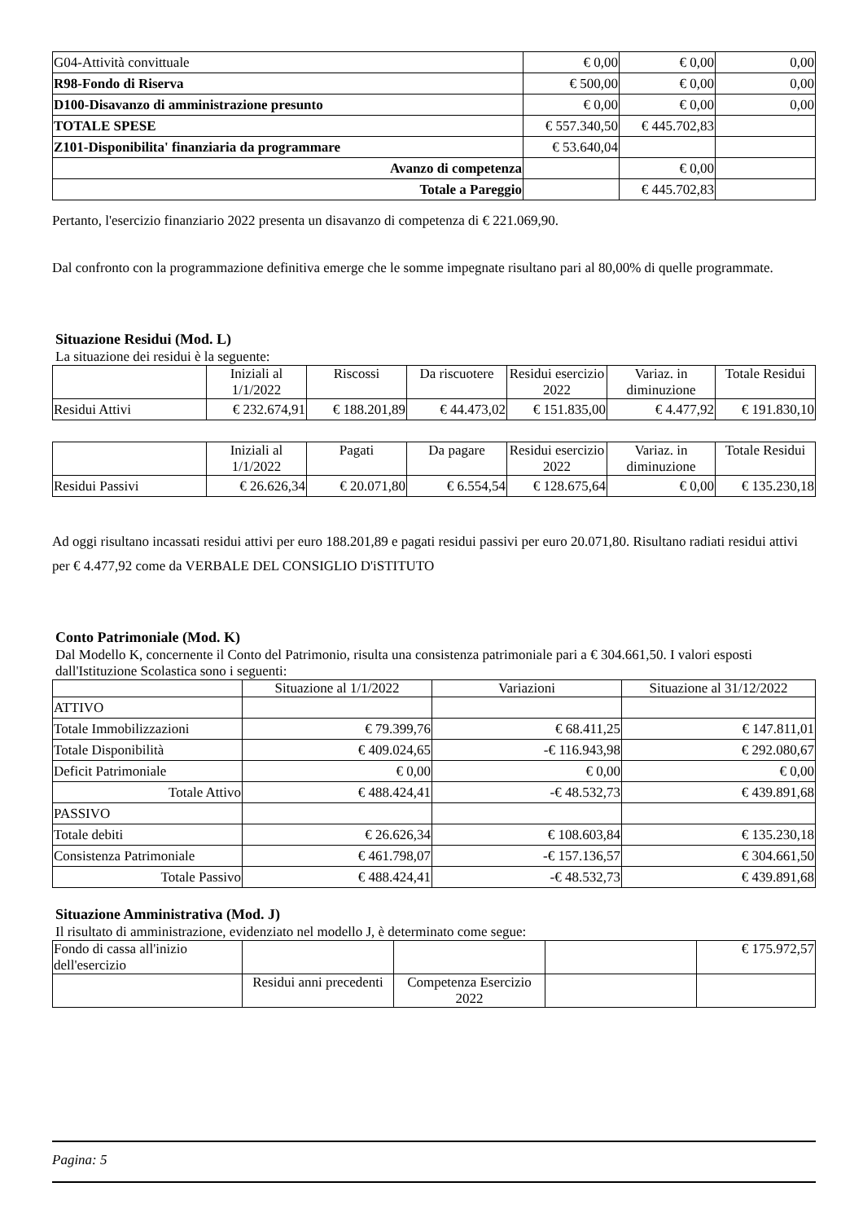| G04-Attività convittuale | € 0,00 | € 0,00 | 0,00 |
| R98-Fondo di Riserva | € 500,00 | € 0,00 | 0,00 |
| D100-Disavanzo di amministrazione presunto | € 0,00 | € 0,00 | 0,00 |
| TOTALE SPESE | € 557.340,50 | € 445.702,83 | |
| Z101-Disponibilita' finanziaria da programmare | € 53.640,04 | | |
| Avanzo di competenza | | € 0,00 | |
| Totale a Pareggio | | € 445.702,83 | |
Pertanto, l'esercizio finanziario 2022 presenta un disavanzo di competenza di € 221.069,90.
Dal confronto con la programmazione definitiva emerge che le somme impegnate risultano pari al 80,00% di quelle programmate.
Situazione Residui (Mod. L)
La situazione dei residui è la seguente:
| | Iniziali al 1/1/2022 | Riscossi | Da riscuotere | Residui esercizio 2022 | Variaz. in diminuzione | Totale Residui |
| --- | --- | --- | --- | --- | --- | --- |
| Residui Attivi | € 232.674,91 | € 188.201,89 | € 44.473,02 | € 151.835,00 | € 4.477,92 | € 191.830,10 |
| | Iniziali al 1/1/2022 | Pagati | Da pagare | Residui esercizio 2022 | Variaz. in diminuzione | Totale Residui |
| --- | --- | --- | --- | --- | --- | --- |
| Residui Passivi | € 26.626,34 | € 20.071,80 | € 6.554,54 | € 128.675,64 | € 0,00 | € 135.230,18 |
Ad oggi risultano incassati residui attivi per euro 188.201,89 e pagati residui passivi per euro 20.071,80. Risultano radiati residui attivi per € 4.477,92 come da VERBALE DEL CONSIGLIO D'iSTITUTO
Conto Patrimoniale (Mod. K)
Dal Modello K, concernente il Conto del Patrimonio, risulta una consistenza patrimoniale pari a € 304.661,50. I valori esposti dall'Istituzione Scolastica sono i seguenti:
| | Situazione al 1/1/2022 | Variazioni | Situazione al 31/12/2022 |
| --- | --- | --- | --- |
| ATTIVO | | | |
| Totale Immobilizzazioni | € 79.399,76 | € 68.411,25 | € 147.811,01 |
| Totale Disponibilità | € 409.024,65 | -€ 116.943,98 | € 292.080,67 |
| Deficit Patrimoniale | € 0,00 | € 0,00 | € 0,00 |
| Totale Attivo | € 488.424,41 | -€ 48.532,73 | € 439.891,68 |
| PASSIVO | | | |
| Totale debiti | € 26.626,34 | € 108.603,84 | € 135.230,18 |
| Consistenza Patrimoniale | € 461.798,07 | -€ 157.136,57 | € 304.661,50 |
| Totale Passivo | € 488.424,41 | -€ 48.532,73 | € 439.891,68 |
Situazione Amministrativa (Mod. J)
Il risultato di amministrazione, evidenziato nel modello J, è determinato come segue:
| Fondo di cassa all'inizio dell'esercizio | | | | € 175.972,57 |
| --- | --- | --- | --- | --- |
| | Residui anni precedenti | Competenza Esercizio 2022 | | |
Pagina: 5